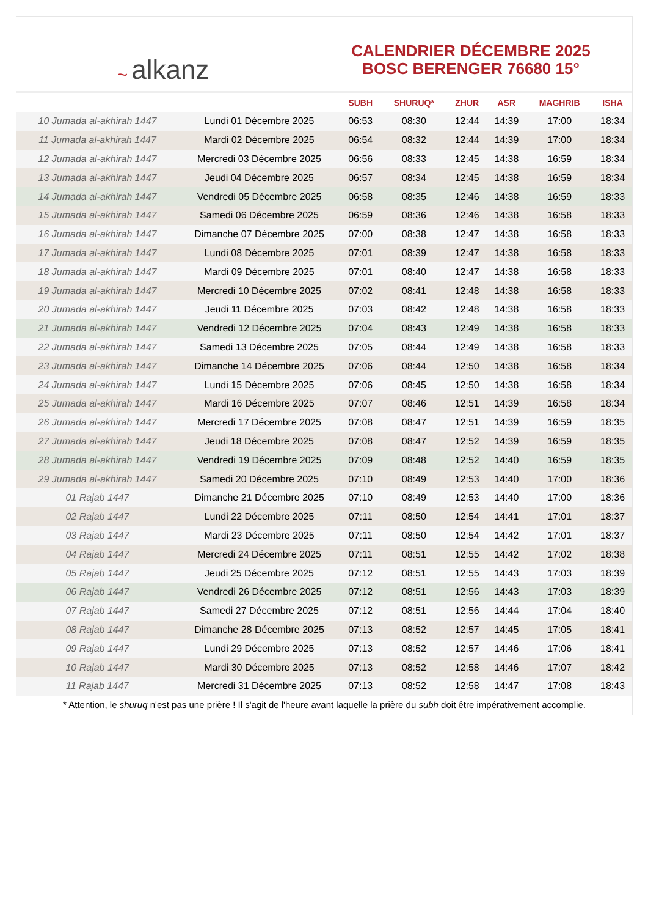~ alkanz
CALENDRIER DÉCEMBRE 2025
BOSC BERENGER 76680 15°
| | | SUBH | SHURUQ* | ZHUR | ASR | MAGHRIB | ISHA |
| --- | --- | --- | --- | --- | --- | --- | --- |
| 10 Jumada al-akhirah 1447 | Lundi 01 Décembre 2025 | 06:53 | 08:30 | 12:44 | 14:39 | 17:00 | 18:34 |
| 11 Jumada al-akhirah 1447 | Mardi 02 Décembre 2025 | 06:54 | 08:32 | 12:44 | 14:39 | 17:00 | 18:34 |
| 12 Jumada al-akhirah 1447 | Mercredi 03 Décembre 2025 | 06:56 | 08:33 | 12:45 | 14:38 | 16:59 | 18:34 |
| 13 Jumada al-akhirah 1447 | Jeudi 04 Décembre 2025 | 06:57 | 08:34 | 12:45 | 14:38 | 16:59 | 18:34 |
| 14 Jumada al-akhirah 1447 | Vendredi 05 Décembre 2025 | 06:58 | 08:35 | 12:46 | 14:38 | 16:59 | 18:33 |
| 15 Jumada al-akhirah 1447 | Samedi 06 Décembre 2025 | 06:59 | 08:36 | 12:46 | 14:38 | 16:58 | 18:33 |
| 16 Jumada al-akhirah 1447 | Dimanche 07 Décembre 2025 | 07:00 | 08:38 | 12:47 | 14:38 | 16:58 | 18:33 |
| 17 Jumada al-akhirah 1447 | Lundi 08 Décembre 2025 | 07:01 | 08:39 | 12:47 | 14:38 | 16:58 | 18:33 |
| 18 Jumada al-akhirah 1447 | Mardi 09 Décembre 2025 | 07:01 | 08:40 | 12:47 | 14:38 | 16:58 | 18:33 |
| 19 Jumada al-akhirah 1447 | Mercredi 10 Décembre 2025 | 07:02 | 08:41 | 12:48 | 14:38 | 16:58 | 18:33 |
| 20 Jumada al-akhirah 1447 | Jeudi 11 Décembre 2025 | 07:03 | 08:42 | 12:48 | 14:38 | 16:58 | 18:33 |
| 21 Jumada al-akhirah 1447 | Vendredi 12 Décembre 2025 | 07:04 | 08:43 | 12:49 | 14:38 | 16:58 | 18:33 |
| 22 Jumada al-akhirah 1447 | Samedi 13 Décembre 2025 | 07:05 | 08:44 | 12:49 | 14:38 | 16:58 | 18:33 |
| 23 Jumada al-akhirah 1447 | Dimanche 14 Décembre 2025 | 07:06 | 08:44 | 12:50 | 14:38 | 16:58 | 18:34 |
| 24 Jumada al-akhirah 1447 | Lundi 15 Décembre 2025 | 07:06 | 08:45 | 12:50 | 14:38 | 16:58 | 18:34 |
| 25 Jumada al-akhirah 1447 | Mardi 16 Décembre 2025 | 07:07 | 08:46 | 12:51 | 14:39 | 16:58 | 18:34 |
| 26 Jumada al-akhirah 1447 | Mercredi 17 Décembre 2025 | 07:08 | 08:47 | 12:51 | 14:39 | 16:59 | 18:35 |
| 27 Jumada al-akhirah 1447 | Jeudi 18 Décembre 2025 | 07:08 | 08:47 | 12:52 | 14:39 | 16:59 | 18:35 |
| 28 Jumada al-akhirah 1447 | Vendredi 19 Décembre 2025 | 07:09 | 08:48 | 12:52 | 14:40 | 16:59 | 18:35 |
| 29 Jumada al-akhirah 1447 | Samedi 20 Décembre 2025 | 07:10 | 08:49 | 12:53 | 14:40 | 17:00 | 18:36 |
| 01 Rajab 1447 | Dimanche 21 Décembre 2025 | 07:10 | 08:49 | 12:53 | 14:40 | 17:00 | 18:36 |
| 02 Rajab 1447 | Lundi 22 Décembre 2025 | 07:11 | 08:50 | 12:54 | 14:41 | 17:01 | 18:37 |
| 03 Rajab 1447 | Mardi 23 Décembre 2025 | 07:11 | 08:50 | 12:54 | 14:42 | 17:01 | 18:37 |
| 04 Rajab 1447 | Mercredi 24 Décembre 2025 | 07:11 | 08:51 | 12:55 | 14:42 | 17:02 | 18:38 |
| 05 Rajab 1447 | Jeudi 25 Décembre 2025 | 07:12 | 08:51 | 12:55 | 14:43 | 17:03 | 18:39 |
| 06 Rajab 1447 | Vendredi 26 Décembre 2025 | 07:12 | 08:51 | 12:56 | 14:43 | 17:03 | 18:39 |
| 07 Rajab 1447 | Samedi 27 Décembre 2025 | 07:12 | 08:51 | 12:56 | 14:44 | 17:04 | 18:40 |
| 08 Rajab 1447 | Dimanche 28 Décembre 2025 | 07:13 | 08:52 | 12:57 | 14:45 | 17:05 | 18:41 |
| 09 Rajab 1447 | Lundi 29 Décembre 2025 | 07:13 | 08:52 | 12:57 | 14:46 | 17:06 | 18:41 |
| 10 Rajab 1447 | Mardi 30 Décembre 2025 | 07:13 | 08:52 | 12:58 | 14:46 | 17:07 | 18:42 |
| 11 Rajab 1447 | Mercredi 31 Décembre 2025 | 07:13 | 08:52 | 12:58 | 14:47 | 17:08 | 18:43 |
* Attention, le shuruq n'est pas une prière ! Il s'agit de l'heure avant laquelle la prière du subh doit être impérativement accomplie.